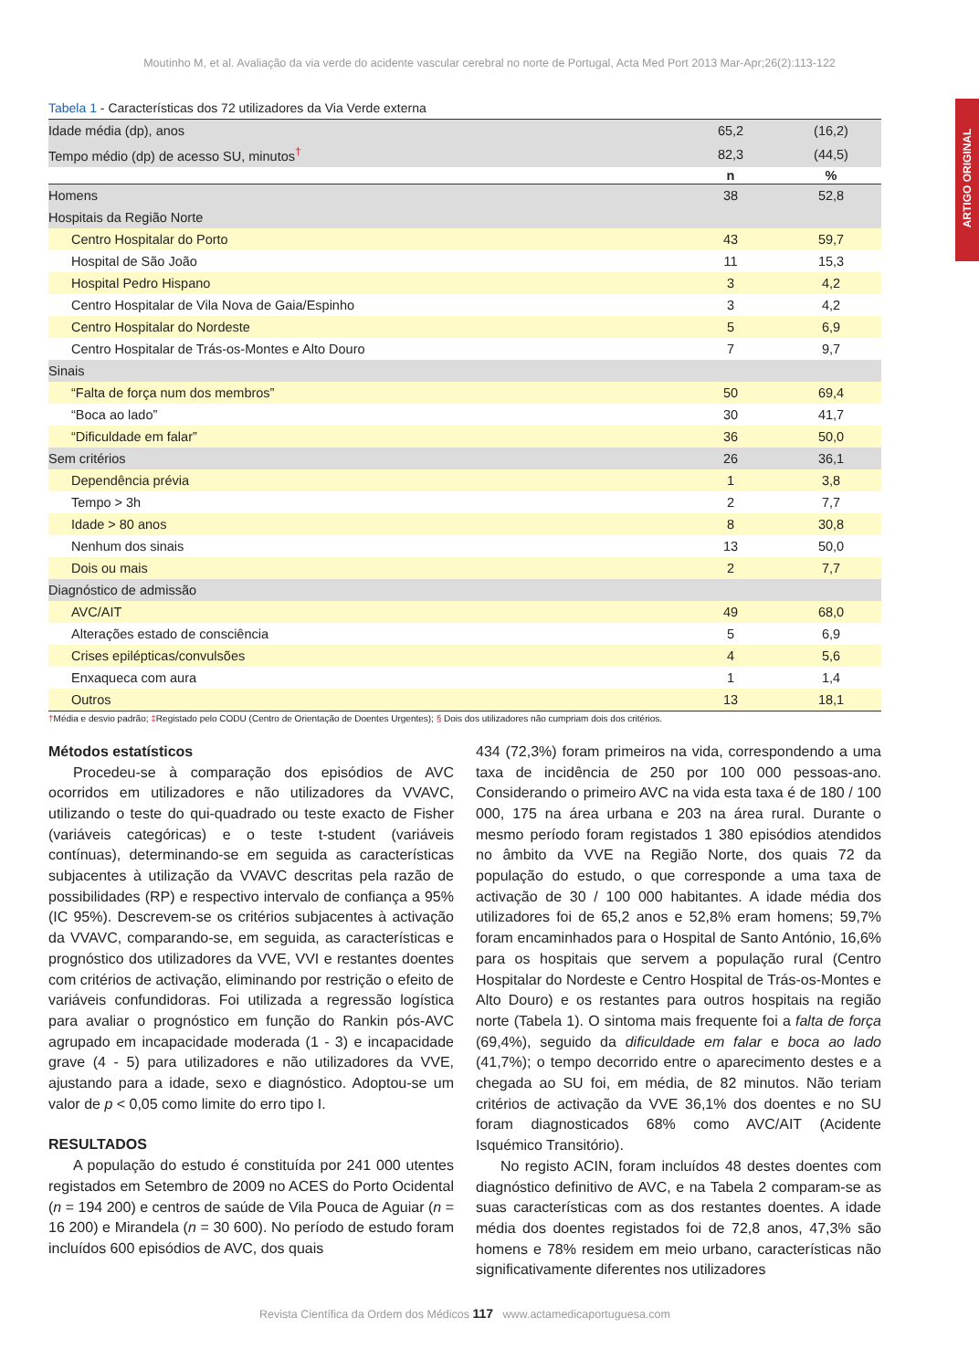Moutinho M, et al. Avaliação da via verde do acidente vascular cerebral no norte de Portugal, Acta Med Port 2013 Mar-Apr;26(2):113-122
ARTIGO ORIGINAL
Tabela 1 - Características dos 72 utilizadores da Via Verde externa
| Idade média (dp), anos | 65,2 | (16,2) |
| Tempo médio (dp) de acesso SU, minutos<sup>†</sup> | 82,3 | (44,5) |
| | n | % |
| Homens | 38 | 52,8 |
| Hospitais da Região Norte | | |
| Centro Hospitalar do Porto | 43 | 59,7 |
| Hospital de São João | 11 | 15,3 |
| Hospital Pedro Hispano | 3 | 4,2 |
| Centro Hospitalar de Vila Nova de Gaia/Espinho | 3 | 4,2 |
| Centro Hospitalar do Nordeste | 5 | 6,9 |
| Centro Hospitalar de Trás-os-Montes e Alto Douro | 7 | 9,7 |
| Sinais | | |
| “Falta de força num dos membros” | 50 | 69,4 |
| “Boca ao lado” | 30 | 41,7 |
| “Dificuldade em falar” | 36 | 50,0 |
| Sem critérios | 26 | 36,1 |
| Dependência prévia | 1 | 3,8 |
| Tempo > 3h | 2 | 7,7 |
| Idade > 80 anos | 8 | 30,8 |
| Nenhum dos sinais | 13 | 50,0 |
| Dois ou mais | 2 | 7,7 |
| Diagnóstico de admissão | | |
| AVC/AIT | 49 | 68,0 |
| Alterações estado de consciência | 5 | 6,9 |
| Crises epilépticas/convulsões | 4 | 5,6 |
| Enxaqueca com aura | 1 | 1,4 |
| Outros | 13 | 18,1 |
†Média e desvio padrão; ‡Registado pelo CODU (Centro de Orientação de Doentes Urgentes); § Dois dos utilizadores não cumpriam dois dos critérios.
Métodos estatísticos
Procedeu-se à comparação dos episódios de AVC ocorridos em utilizadores e não utilizadores da VVAVC, utilizando o teste do qui-quadrado ou teste exacto de Fisher (variáveis categóricas) e o teste t-student (variáveis contínuas), determinando-se em seguida as características subjacentes à utilização da VVAVC descritas pela razão de possibilidades (RP) e respectivo intervalo de confiança a 95% (IC 95%). Descrevem-se os critérios subjacentes à activação da VVAVC, comparando-se, em seguida, as características e prognóstico dos utilizadores da VVE, VVI e restantes doentes com critérios de activação, eliminando por restrição o efeito de variáveis confundidoras. Foi utilizada a regressão logística para avaliar o prognóstico em função do Rankin pós-AVC agrupado em incapacidade moderada (1 - 3) e incapacidade grave (4 - 5) para utilizadores e não utilizadores da VVE, ajustando para a idade, sexo e diagnóstico. Adoptou-se um valor de p < 0,05 como limite do erro tipo I.
RESULTADOS
A população do estudo é constituída por 241 000 utentes registados em Setembro de 2009 no ACES do Porto Ocidental (n = 194 200) e centros de saúde de Vila Pouca de Aguiar (n = 16 200) e Mirandela (n = 30 600). No período de estudo foram incluídos 600 episódios de AVC, dos quais
434 (72,3%) foram primeiros na vida, correspondendo a uma taxa de incidência de 250 por 100 000 pessoas-ano. Considerando o primeiro AVC na vida esta taxa é de 180 / 100 000, 175 na área urbana e 203 na área rural. Durante o mesmo período foram registados 1 380 episódios atendidos no âmbito da VVE na Região Norte, dos quais 72 da população do estudo, o que corresponde a uma taxa de activação de 30 / 100 000 habitantes. A idade média dos utilizadores foi de 65,2 anos e 52,8% eram homens; 59,7% foram encaminhados para o Hospital de Santo António, 16,6% para os hospitais que servem a população rural (Centro Hospitalar do Nordeste e Centro Hospital de Trás-os-Montes e Alto Douro) e os restantes para outros hospitais na região norte (Tabela 1). O sintoma mais frequente foi a falta de força (69,4%), seguido da dificuldade em falar e boca ao lado (41,7%); o tempo decorrido entre o aparecimento destes e a chegada ao SU foi, em média, de 82 minutos. Não teriam critérios de activação da VVE 36,1% dos doentes e no SU foram diagnosticados 68% como AVC/AIT (Acidente Isquémico Transitório).
No registo ACIN, foram incluídos 48 destes doentes com diagnóstico definitivo de AVC, e na Tabela 2 comparam-se as suas características com as dos restantes doentes. A idade média dos doentes registados foi de 72,8 anos, 47,3% são homens e 78% residem em meio urbano, características não significativamente diferentes nos utilizadores
Revista Científica da Ordem dos Médicos 117 www.actamedicaportuguesa.com